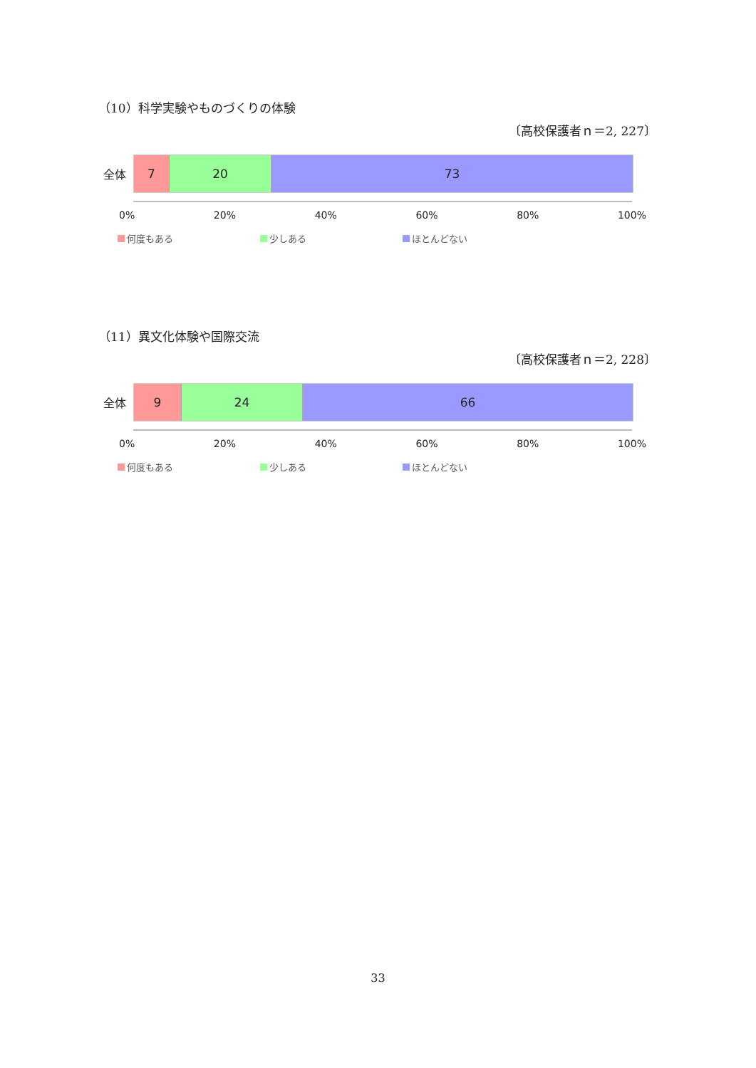（10）科学実験やものづくりの体験
〔高校保護者ｎ＝2, 227〕
全体
7 20 73
0% 20% 40% 60% 80% 100%
何度もある 少しある ほとんどない
（11）異文化体験や国際交流
〔高校保護者ｎ＝2, 228〕
全体
9 24 66
0% 20% 40% 60% 80% 100%
何度もある 少しある ほとんどない
33